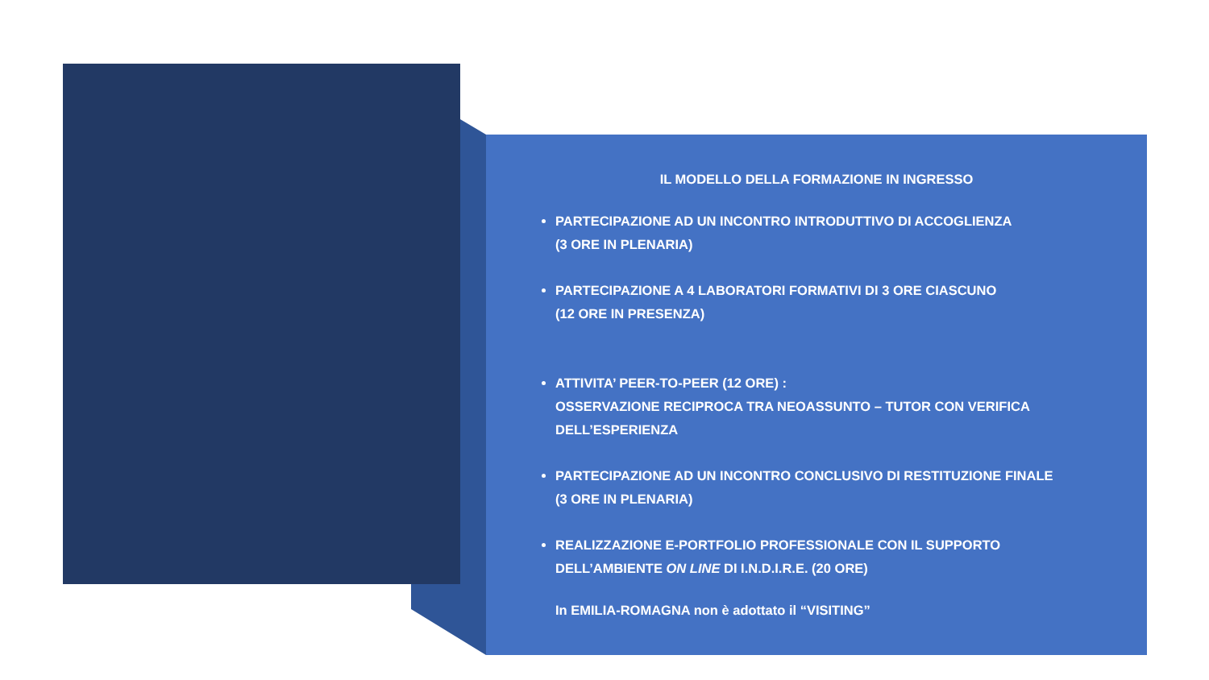IL MODELLO DELLA FORMAZIONE IN INGRESSO
PARTECIPAZIONE AD UN INCONTRO INTRODUTTIVO DI ACCOGLIENZA
(3 ORE IN PLENARIA)
PARTECIPAZIONE A 4 LABORATORI FORMATIVI DI 3 ORE CIASCUNO
(12 ORE IN PRESENZA)
ATTIVITA’ PEER-TO-PEER (12 ORE) :
OSSERVAZIONE RECIPROCA TRA NEOASSUNTO – TUTOR CON VERIFICA DELL’ESPERIENZA
PARTECIPAZIONE AD UN INCONTRO CONCLUSIVO DI RESTITUZIONE FINALE
(3 ORE IN PLENARIA)
REALIZZAZIONE E-PORTFOLIO PROFESSIONALE CON IL SUPPORTO DELL’AMBIENTE ON LINE DI I.N.D.I.R.E. (20 ORE)
In EMILIA-ROMAGNA non è adottato il “VISITING”